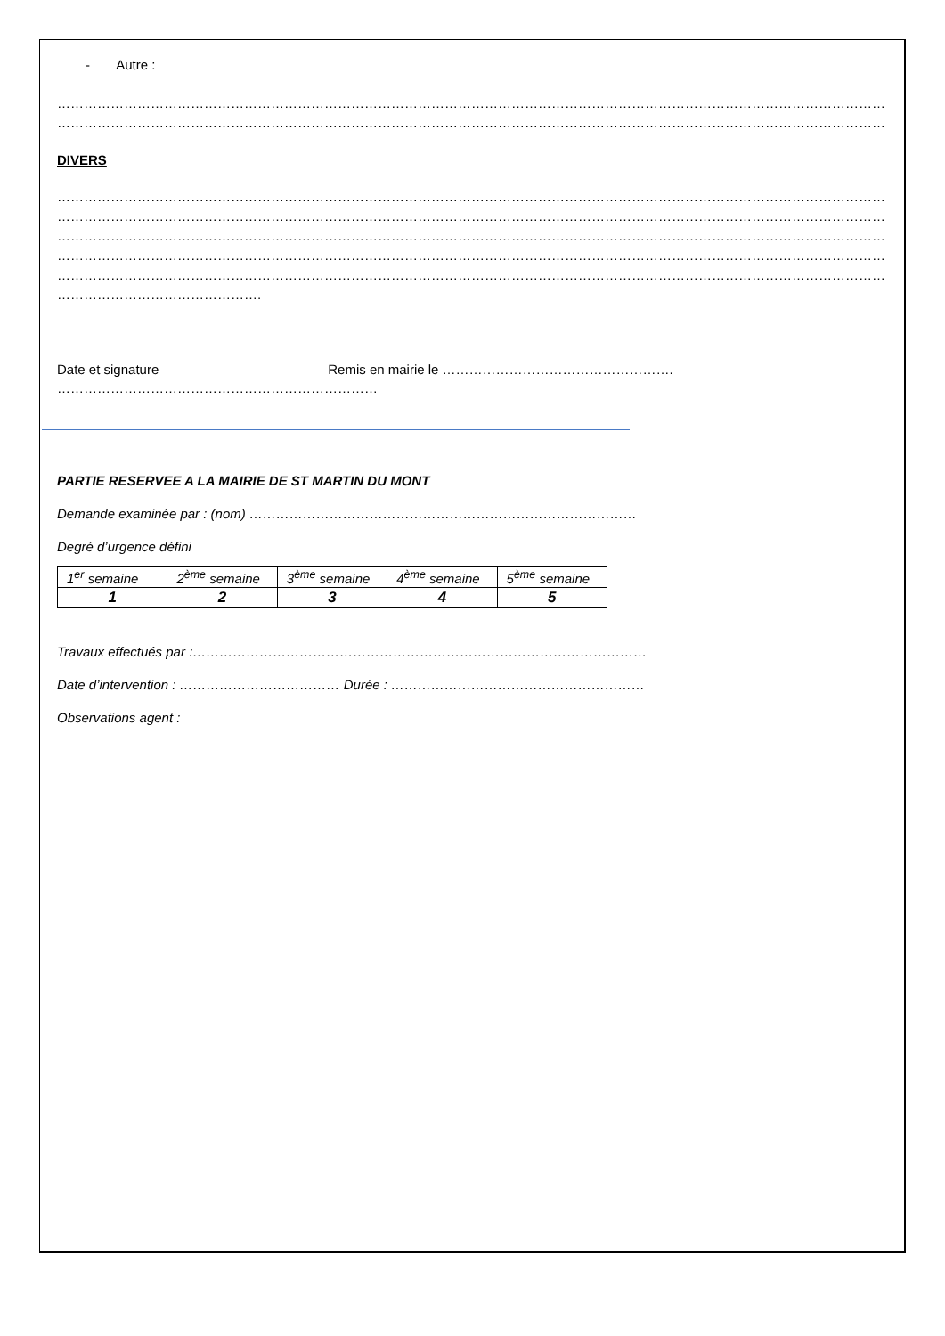- Autre :
……………………………………………………………………………………………………………………………………………………………………………………………………………………………………
……………………………………………………………………………………………………………………………………………………………………………………………………………………………………
DIVERS
……………………………………………………………………………………………………………………………………………………………………………………………………………………………………
……………………………………………………………………………………………………………………………………………………………………………………………………………………………………
……………………………………………………………………………………………………………………………………………………………………………………………………………………………………
……………………………………………………………………………………………………………………………………………………………………………………………………………………………………
……………………………………………………………………………………………………………………………………………………………………………………………………………………………………
……………………………………….
Date et signature Remis en mairie le …………………………………………….
………………………………………………………………
PARTIE RESERVEE A LA MAIRIE DE ST MARTIN DU MONT
Demande examinée par : (nom) ……………………………………………………………………………
Degré d’urgence défini
| 1<sup>er</sup> semaine | 2<sup>ème</sup> semaine | 3<sup>ème</sup> semaine | 4<sup>ème</sup> semaine | 5<sup>ème</sup> semaine |
| 1 | 2 | 3 | 4 | 5 |
Travaux effectués par :…………………………………………………………………………………………
Date d’intervention : ……………………………… Durée : …………………………………………………
Observations agent :